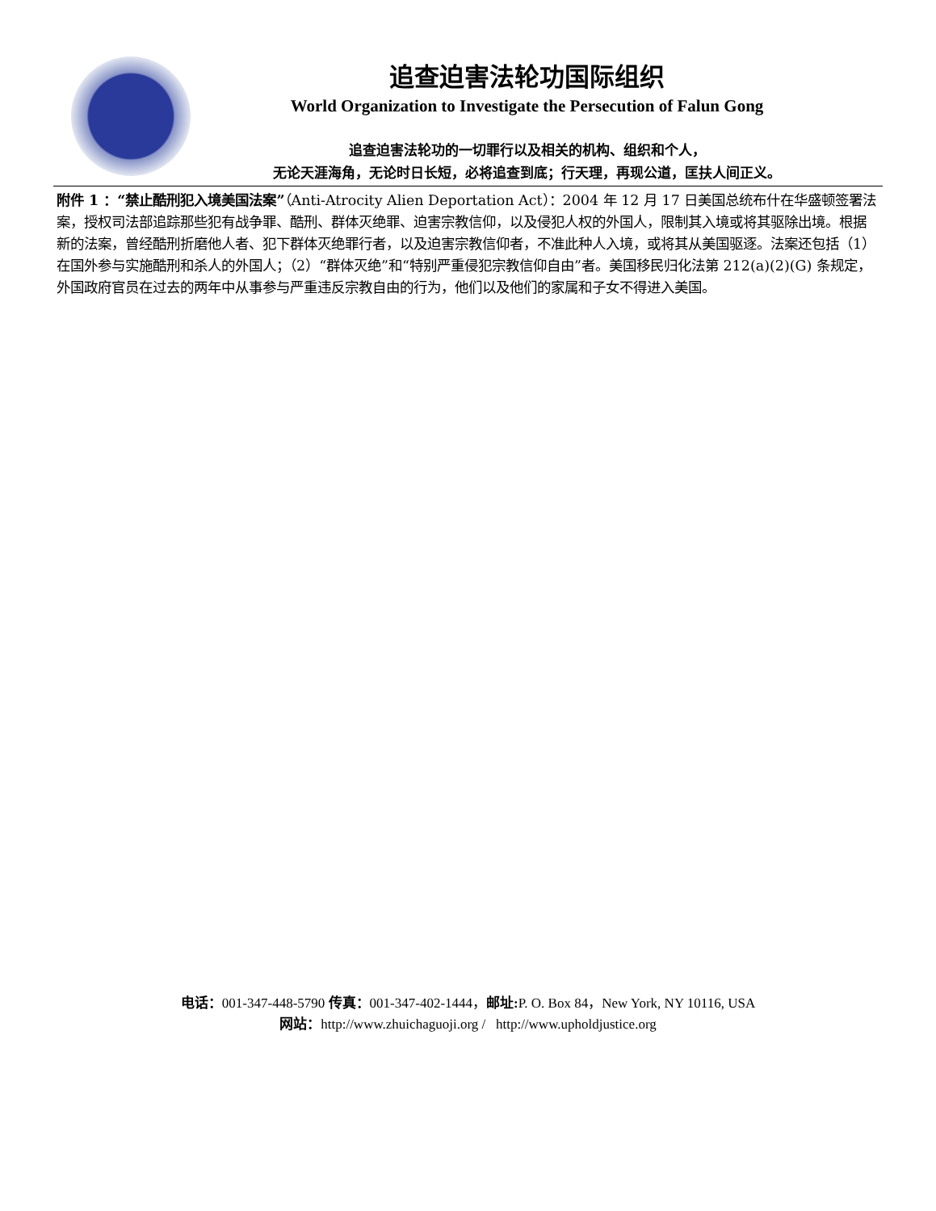追查迫害法轮功国际组织
World Organization to Investigate the Persecution of Falun Gong
追查迫害法轮功的一切罪行以及相关的机构、组织和个人，
无论天涯海角，无论时日长短，必将追查到底；行天理，再现公道，匡扶人间正义。
附件 1 ：“禁止酷刑犯入境美国法案”（Anti-Atrocity Alien Deportation Act）：2004 年 12 月 17 日美国总统布什在华盛顿签署法案，授权司法部追踪那些犯有战争罪、酷刑、群体灭绝罪、迫害宗教信仰，以及侵犯人权的外国人，限制其入境或将其驱除出境。根据新的法案，曾经酷刑折磨他人者、犯下群体灭绝罪行者，以及迫害宗教信仰者，不准此种人入境，或将其从美国驱逐。法案还包括（1）在国外参与实施酷刑和杀人的外国人；（2）“群体灭绝”和“特别严重侵犯宗教信仰自由”者。美国移民归化法第 212(a)(2)(G) 条规定，外国政府官员在过去的两年中从事参与严重违反宗教自由的行为，他们以及他们的家属和子女不得进入美国。
电话：001-347-448-5790 传真：001-347-402-1444，邮址: P. O. Box 84，New York, NY 10116, USA
网站：http://www.zhuichaguoji.org / http://www.upholdjustice.org